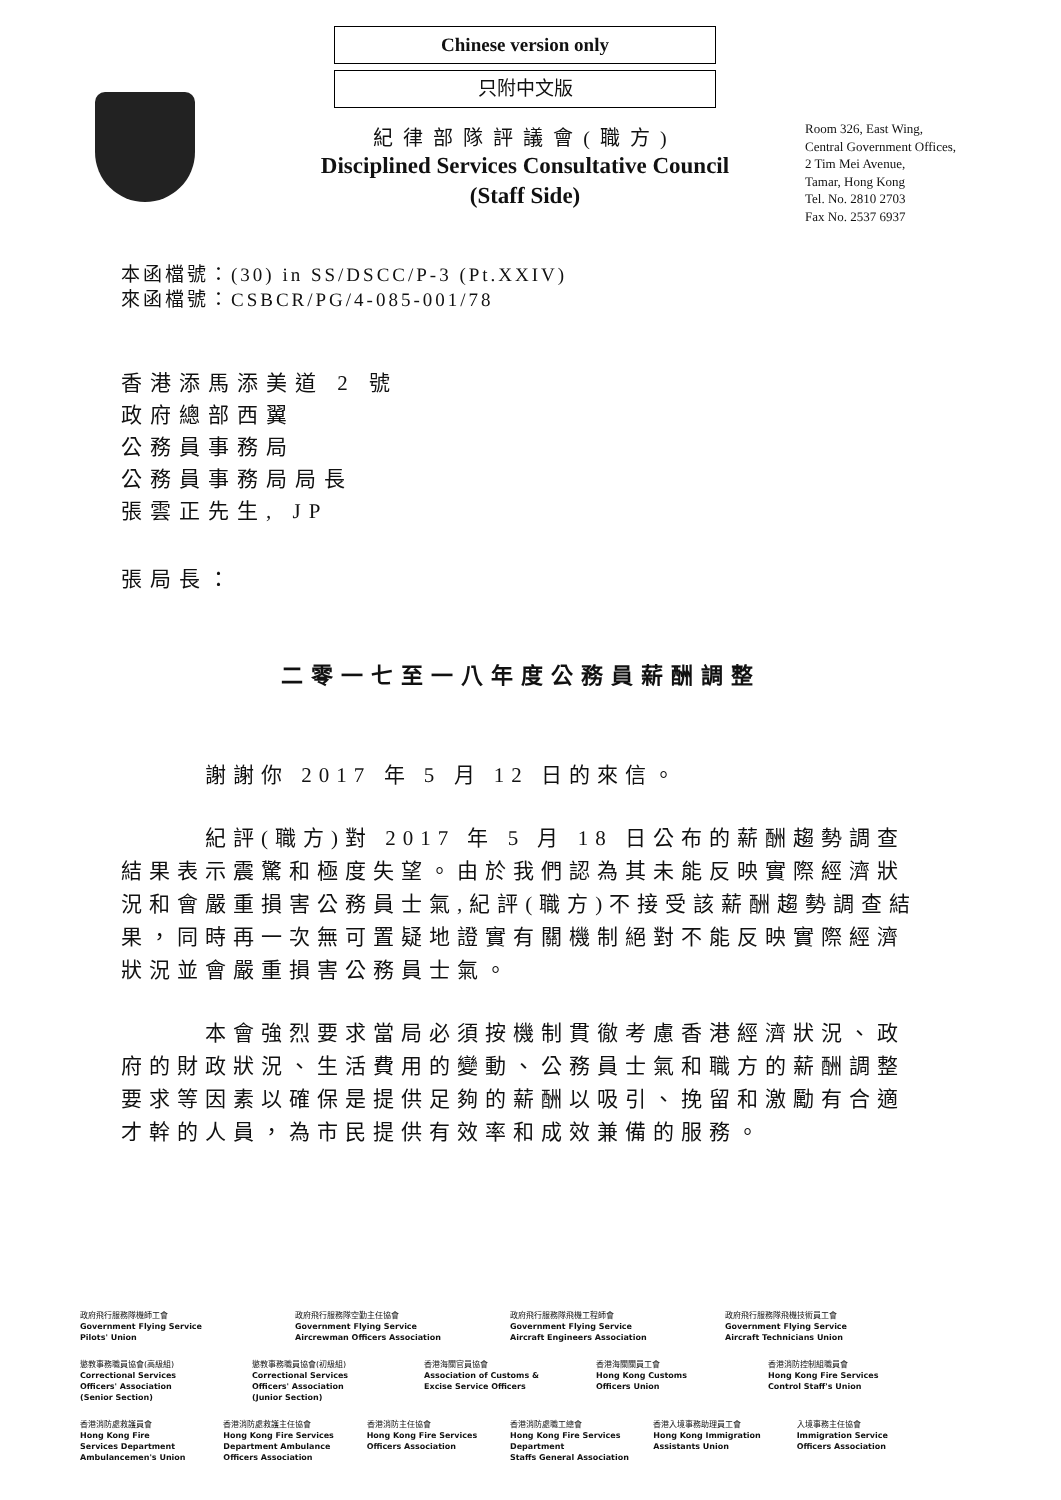Chinese version only
只附中文版
紀律部隊評議會(職方)
Disciplined Services Consultative Council
(Staff Side)
Room 326, East Wing,
Central Government Offices,
2 Tim Mei Avenue,
Tamar, Hong Kong
Tel. No. 2810 2703
Fax No. 2537 6937
本函檔號：(30) in SS/DSCC/P-3 (Pt.XXIV)
來函檔號：CSBCR/PG/4-085-001/78
香港添馬添美道 2 號
政府總部西翼
公務員事務局
公務員事務局局長
張雲正先生, JP
張局長：
二零一七至一八年度公務員薪酬調整
謝謝你 2017 年 5 月 12 日的來信。
紀評(職方)對 2017 年 5 月 18 日公布的薪酬趨勢調查結果表示震驚和極度失望。由於我們認為其未能反映實際經濟狀況和會嚴重損害公務員士氣,紀評(職方)不接受該薪酬趨勢調查結果，同時再一次無可置疑地證實有關機制絕對不能反映實際經濟狀況並會嚴重損害公務員士氣。
本會強烈要求當局必須按機制貫徹考慮香港經濟狀況、政府的財政狀況、生活費用的變動、公務員士氣和職方的薪酬調整要求等因素以確保是提供足夠的薪酬以吸引、挽留和激勵有合適才幹的人員，為市民提供有效率和成效兼備的服務。
政府飛行服務隊機師工會
Government Flying Service
Pilots' Union
政府飛行服務隊空勤主任協會
Government Flying Service
Aircrewman Officers Association
政府飛行服務隊飛機工程師會
Government Flying Service
Aircraft Engineers Association
政府飛行服務隊飛機技術員工會
Government Flying Service
Aircraft Technicians Union
懲教事務職員協會(高級組)
Correctional Services
Officers' Association
(Senior Section)
懲教事務職員協會(初級組)
Correctional Services
Officers' Association
(Junior Section)
香港海關官員協會
Association of Customs &
Excise Service Officers
香港海關關員工會
Hong Kong Customs
Officers Union
香港消防控制組職員會
Hong Kong Fire Services
Control Staff's Union
香港消防處救護員會
Hong Kong Fire
Services Department
Ambulancemen's Union
香港消防處救護主任協會
Hong Kong Fire Services
Department Ambulance
Officers Association
香港消防主任協會
Hong Kong Fire Services
Officers Association
香港消防處職工總會
Hong Kong Fire Services
Department
Staffs General Association
香港入境事務助理員工會
Hong Kong Immigration
Assistants Union
入境事務主任協會
Immigration Service
Officers Association